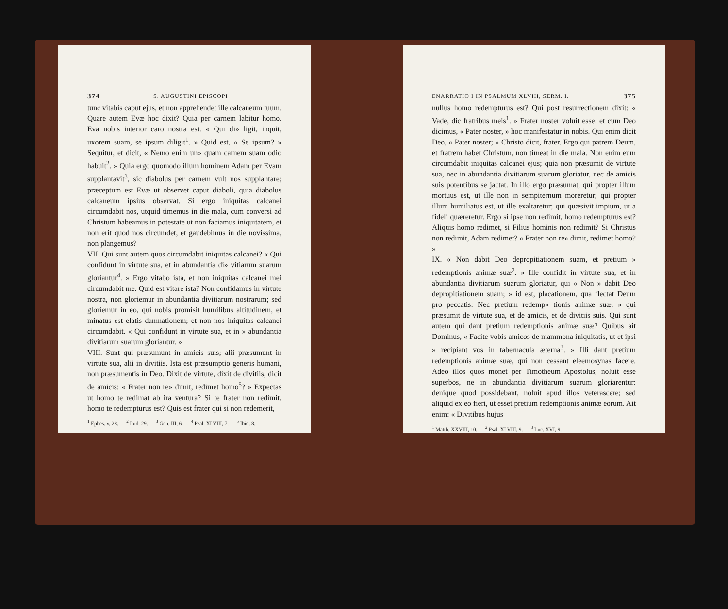374 S. AUGUSTINI EPISCOPI
tunc vitabis caput ejus, et non apprehendet ille calcaneum tuum. Quare autem Evæ hoc dixit? Quia per carnem labitur homo. Eva nobis interior caro nostra est. « Qui di» ligit, inquit, uxorem suam, se ipsum diligit<sup>1</sup>. » Quid est, « Se ipsum? » Sequitur, et dicit, « Nemo enim un» quam carnem suam odio habuit<sup>2</sup>. » Quia ergo quomodo illum hominem Adam per Evam supplantavit<sup>3</sup>, sic diabolus per carnem vult nos supplantare; præceptum est Evæ ut observet caput diaboli, quia diabolus calcaneum ipsius observat. Si ergo iniquitas calcanei circumdabit nos, utquid timemus in die mala, cum conversi ad Christum habeamus in potestate ut non faciamus iniquitatem, et non erit quod nos circumdet, et gaudebimus in die novissima, non plangemus?
VII. Qui sunt autem quos circumdabit iniquitas calcanei? « Qui confidunt in virtute sua, et in abundantia di» vitiarum suarum gloriantur<sup>4</sup>. » Ergo vitabo ista, et non iniquitas calcanei mei circumdabit me. Quid est vitare ista? Non confidamus in virtute nostra, non gloriemur in abundantia divitiarum nostrarum; sed gloriemur in eo, qui nobis promisit humilibus altitudinem, et minatus est elatis damnationem; et non nos iniquitas calcanei circumdabit. « Qui confidunt in virtute sua, et in » abundantia divitiarum suarum gloriantur. »
VIII. Sunt qui præsumunt in amicis suis; alii præsumunt in virtute sua, alii in divitiis. Ista est præsumptio generis humani, non præsumentis in Deo. Dixit de virtute, dixit de divitiis, dicit de amicis: « Frater non re» dimit, redimet homo<sup>5</sup>? » Expectas ut homo te redimat ab ira ventura? Si te frater non redimit, homo te redempturus est? Quis est frater qui si non redemerit,
<sup>1</sup> Ephes. v, 28. — <sup>2</sup> Ibid. 29. — <sup>3</sup> Gen. III, 6. — <sup>4</sup> Psal. XLVIII, 7. — <sup>5</sup> Ibid. 8.
ENARRATIO I IN PSALMUM XLVIII, SERM. I. 375
nullus homo redempturus est? Qui post resurrectionem dixit: « Vade, dic fratribus meis<sup>1</sup>. » Frater noster voluit esse: et cum Deo dicimus, « Pater noster, » hoc manifestatur in nobis. Qui enim dicit Deo, « Pater noster; » Christo dicit, frater. Ergo qui patrem Deum, et fratrem habet Christum, non timeat in die mala. Non enim eum circumdabit iniquitas calcanei ejus; quia non præsumit de virtute sua, nec in abundantia divitiarum suarum gloriatur, nec de amicis suis potentibus se jactat. In illo ergo præsumat, qui propter illum mortuus est, ut ille non in sempiternum moreretur; qui propter illum humiliatus est, ut ille exaltaretur; qui quæsivit impium, ut a fideli quæreretur. Ergo si ipse non redimit, homo redempturus est? Aliquis homo redimet, si Filius hominis non redimit? Si Christus non redimit, Adam redimet? « Frater non re» dimit, redimet homo? »
IX. « Non dabit Deo depropitiationem suam, et pretium » redemptionis animæ suæ<sup>2</sup>. » Ille confidit in virtute sua, et in abundantia divitiarum suarum gloriatur, qui « Non » dabit Deo depropitiationem suam; » id est, placationem, qua flectat Deum pro peccatis: Nec pretium redemp» tionis animæ suæ, » qui præsumit de virtute sua, et de amicis, et de divitiis suis. Qui sunt autem qui dant pretium redemptionis animæ suæ? Quibus ait Dominus, « Facite vobis amicos de mammona iniquitatis, ut et ipsi » recipiant vos in tabernacula æterna<sup>3</sup>. » Illi dant pretium redemptionis animæ suæ, qui non cessant eleemosynas facere. Adeo illos quos monet per Timotheum Apostolus, noluit esse superbos, ne in abundantia divitiarum suarum gloriarentur: denique quod possidebant, noluit apud illos veterascere; sed aliquid ex eo fieri, ut esset pretium redemptionis animæ eorum. Ait enim: « Divitibus hujus
<sup>1</sup> Matth. XXVIII, 10. — <sup>2</sup> Psal. XLVIII, 9. — <sup>3</sup> Luc. XVI, 9.